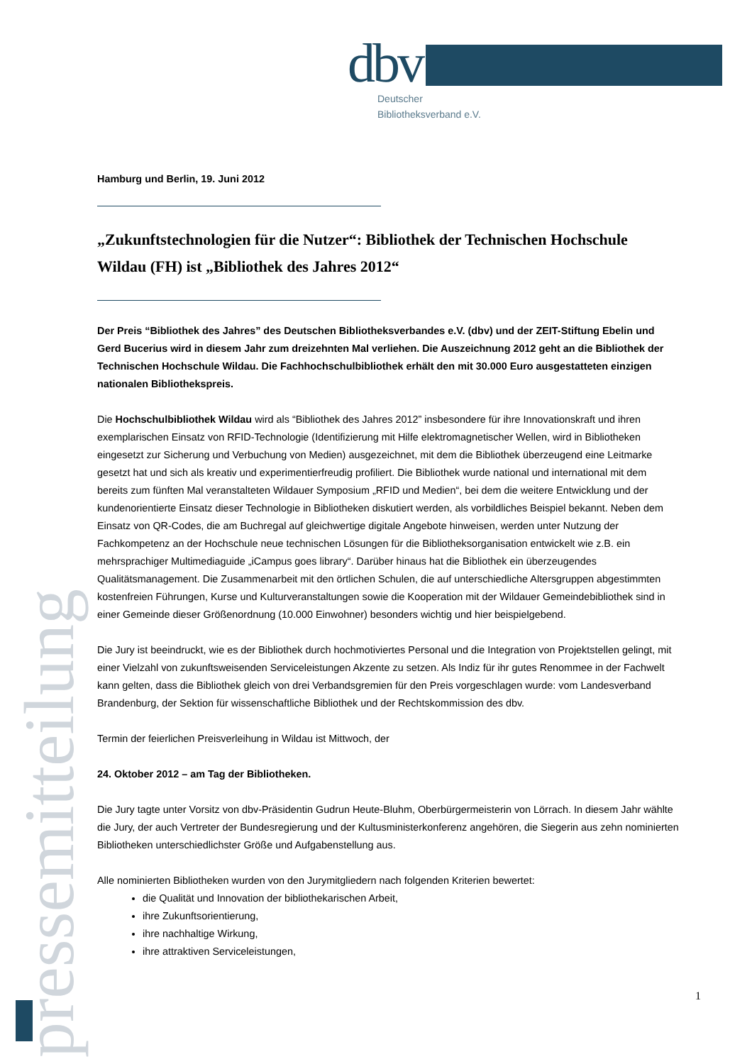dbv
Deutscher
Bibliotheksverband e.V.
pressemitteilung
Hamburg und Berlin, 19. Juni 2012
„Zukunftstechnologien für die Nutzer“: Bibliothek der Technischen Hochschule Wildau (FH) ist „Bibliothek des Jahres 2012“
Der Preis “Bibliothek des Jahres” des Deutschen Bibliotheksverbandes e.V. (dbv) und der ZEIT-Stiftung Ebelin und Gerd Bucerius wird in diesem Jahr zum dreizehnten Mal verliehen. Die Auszeichnung 2012 geht an die Bibliothek der Technischen Hochschule Wildau. Die Fachhochschulbibliothek erhält den mit 30.000 Euro ausgestatteten einzigen nationalen Bibliothekspreis.
Die Hochschulbibliothek Wildau wird als “Bibliothek des Jahres 2012” insbesondere für ihre Innovationskraft und ihren exemplarischen Einsatz von RFID-Technologie (Identifizierung mit Hilfe elektromagnetischer Wellen, wird in Bibliotheken eingesetzt zur Sicherung und Verbuchung von Medien) ausgezeichnet, mit dem die Bibliothek überzeugend eine Leitmarke gesetzt hat und sich als kreativ und experimentierfreudig profiliert. Die Bibliothek wurde national und international mit dem bereits zum fünften Mal veranstalteten Wildauer Symposium „RFID und Medien“, bei dem die weitere Entwicklung und der kundenorientierte Einsatz dieser Technologie in Bibliotheken diskutiert werden, als vorbildliches Beispiel bekannt. Neben dem Einsatz von QR-Codes, die am Buchregal auf gleichwertige digitale Angebote hinweisen, werden unter Nutzung der Fachkompetenz an der Hochschule neue technischen Lösungen für die Bibliotheksorganisation entwickelt wie z.B. ein mehrsprachiger Multimediaguide „iCampus goes library“. Darüber hinaus hat die Bibliothek ein überzeugendes Qualitätsmanagement. Die Zusammenarbeit mit den örtlichen Schulen, die auf unterschiedliche Altersgruppen abgestimmten kostenfreien Führungen, Kurse und Kulturveranstaltungen sowie die Kooperation mit der Wildauer Gemeindebibliothek sind in einer Gemeinde dieser Größenordnung (10.000 Einwohner) besonders wichtig und hier beispielgebend.
Die Jury ist beeindruckt, wie es der Bibliothek durch hochmotiviertes Personal und die Integration von Projektstellen gelingt, mit einer Vielzahl von zukunftsweisenden Serviceleistungen Akzente zu setzen. Als Indiz für ihr gutes Renommee in der Fachwelt kann gelten, dass die Bibliothek gleich von drei Verbandsgremien für den Preis vorgeschlagen wurde: vom Landesverband Brandenburg, der Sektion für wissenschaftliche Bibliothek und der Rechtskommission des dbv.
Termin der feierlichen Preisverleihung in Wildau ist Mittwoch, der
24. Oktober 2012 – am Tag der Bibliotheken.
Die Jury tagte unter Vorsitz von dbv-Präsidentin Gudrun Heute-Bluhm, Oberbürgermeisterin von Lörrach. In diesem Jahr wählte die Jury, der auch Vertreter der Bundesregierung und der Kultusministerkonferenz angehören, die Siegerin aus zehn nominierten Bibliotheken unterschiedlichster Größe und Aufgabenstellung aus.
Alle nominierten Bibliotheken wurden von den Jurymitgliedern nach folgenden Kriterien bewertet:
die Qualität und Innovation der bibliothekarischen Arbeit,
ihre Zukunftsorientierung,
ihre nachhaltige Wirkung,
ihre attraktiven Serviceleistungen,
1